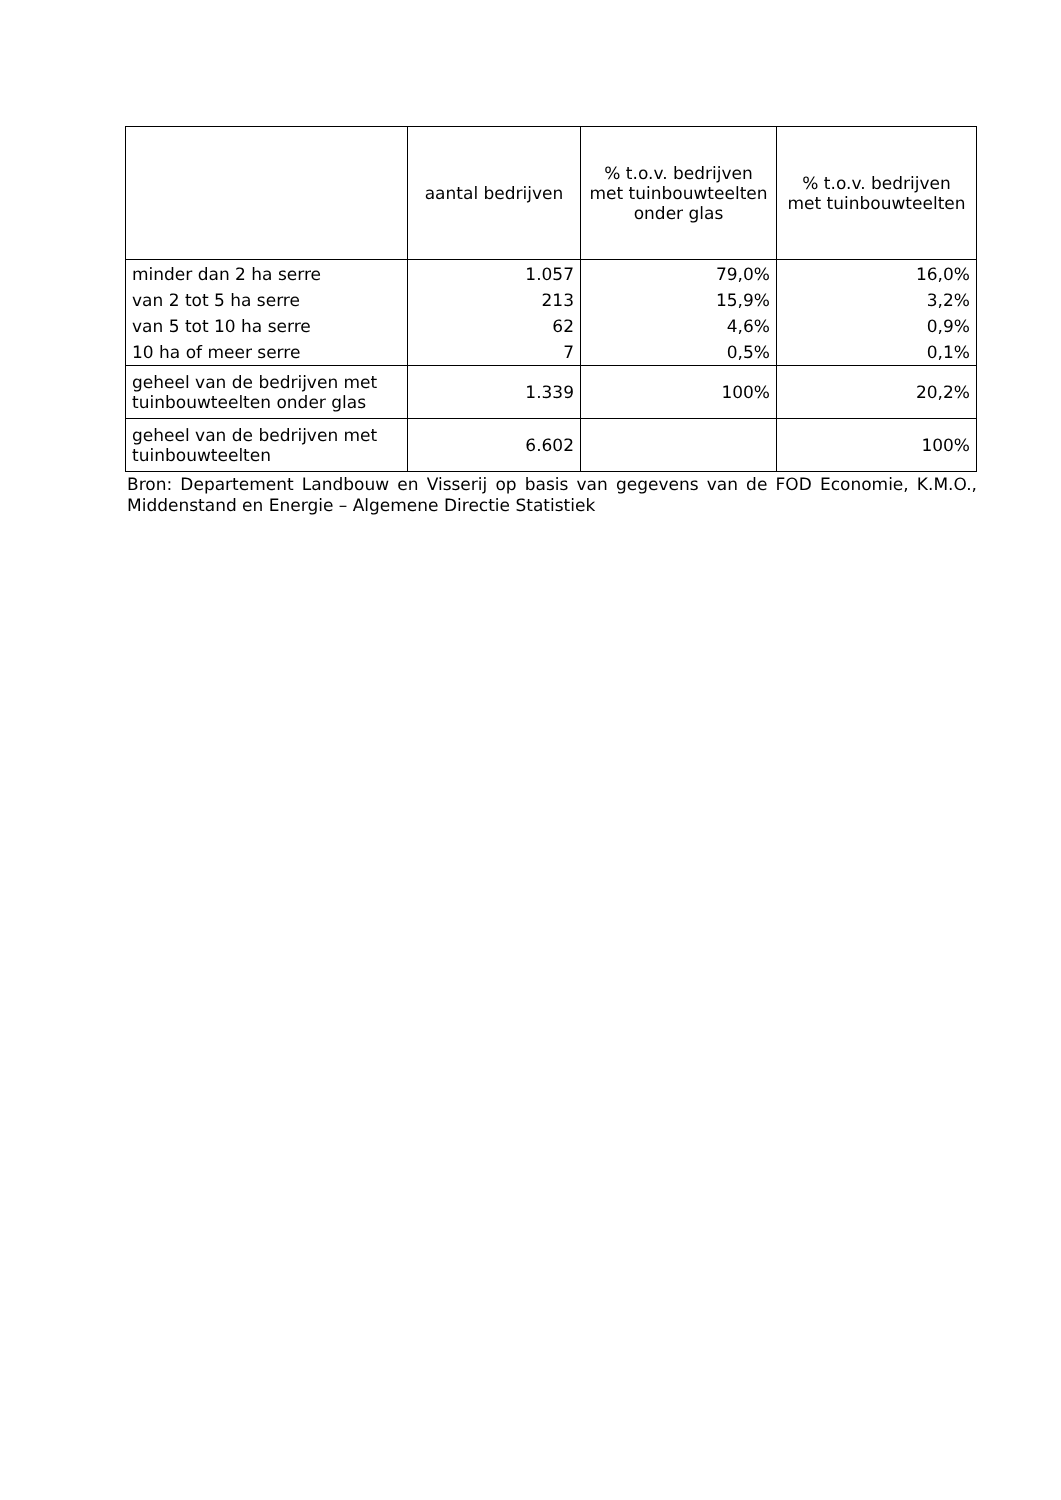| | aantal bedrijven | % t.o.v. bedrijven met tuinbouwteelten onder glas | % t.o.v. bedrijven met tuinbouwteelten |
| --- | --- | --- | --- |
| minder dan 2 ha serre | 1.057 | 79,0% | 16,0% |
| van 2 tot 5 ha serre | 213 | 15,9% | 3,2% |
| van 5 tot 10 ha serre | 62 | 4,6% | 0,9% |
| 10 ha of meer serre | 7 | 0,5% | 0,1% |
| geheel van de bedrijven met tuinbouwteelten onder glas | 1.339 | 100% | 20,2% |
| geheel van de bedrijven met tuinbouwteelten | 6.602 | | 100% |
Bron: Departement Landbouw en Visserij op basis van gegevens van de FOD Economie, K.M.O., Middenstand en Energie – Algemene Directie Statistiek